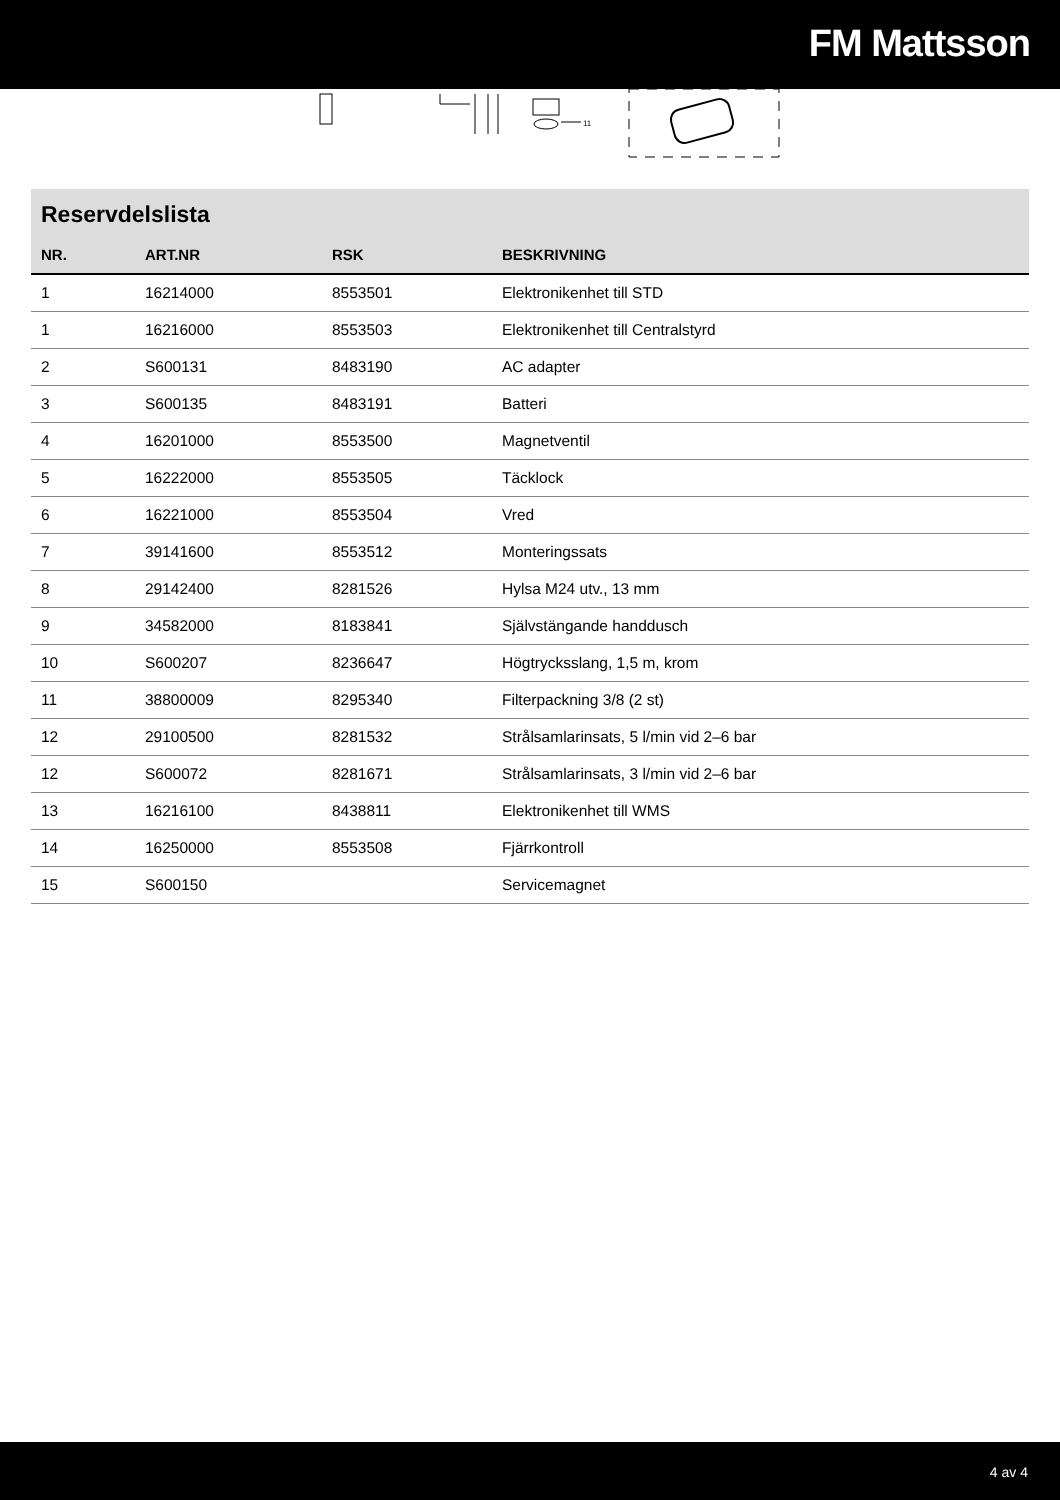FM Mattsson
11
Reservdelslista
| NR. | ART.NR | RSK | BESKRIVNING |
| --- | --- | --- | --- |
| 1 | 16214000 | 8553501 | Elektronikenhet till STD |
| 1 | 16216000 | 8553503 | Elektronikenhet till Centralstyrd |
| 2 | S600131 | 8483190 | AC adapter |
| 3 | S600135 | 8483191 | Batteri |
| 4 | 16201000 | 8553500 | Magnetventil |
| 5 | 16222000 | 8553505 | Täcklock |
| 6 | 16221000 | 8553504 | Vred |
| 7 | 39141600 | 8553512 | Monteringssats |
| 8 | 29142400 | 8281526 | Hylsa M24 utv., 13 mm |
| 9 | 34582000 | 8183841 | Självstängande handdusch |
| 10 | S600207 | 8236647 | Högtrycksslang, 1,5 m, krom |
| 11 | 38800009 | 8295340 | Filterpackning 3/8 (2 st) |
| 12 | 29100500 | 8281532 | Strålsamlarinsats, 5 l/min vid 2–6 bar |
| 12 | S600072 | 8281671 | Strålsamlarinsats, 3 l/min vid 2–6 bar |
| 13 | 16216100 | 8438811 | Elektronikenhet till WMS |
| 14 | 16250000 | 8553508 | Fjärrkontroll |
| 15 | S600150 | | Servicemagnet |
4 av 4